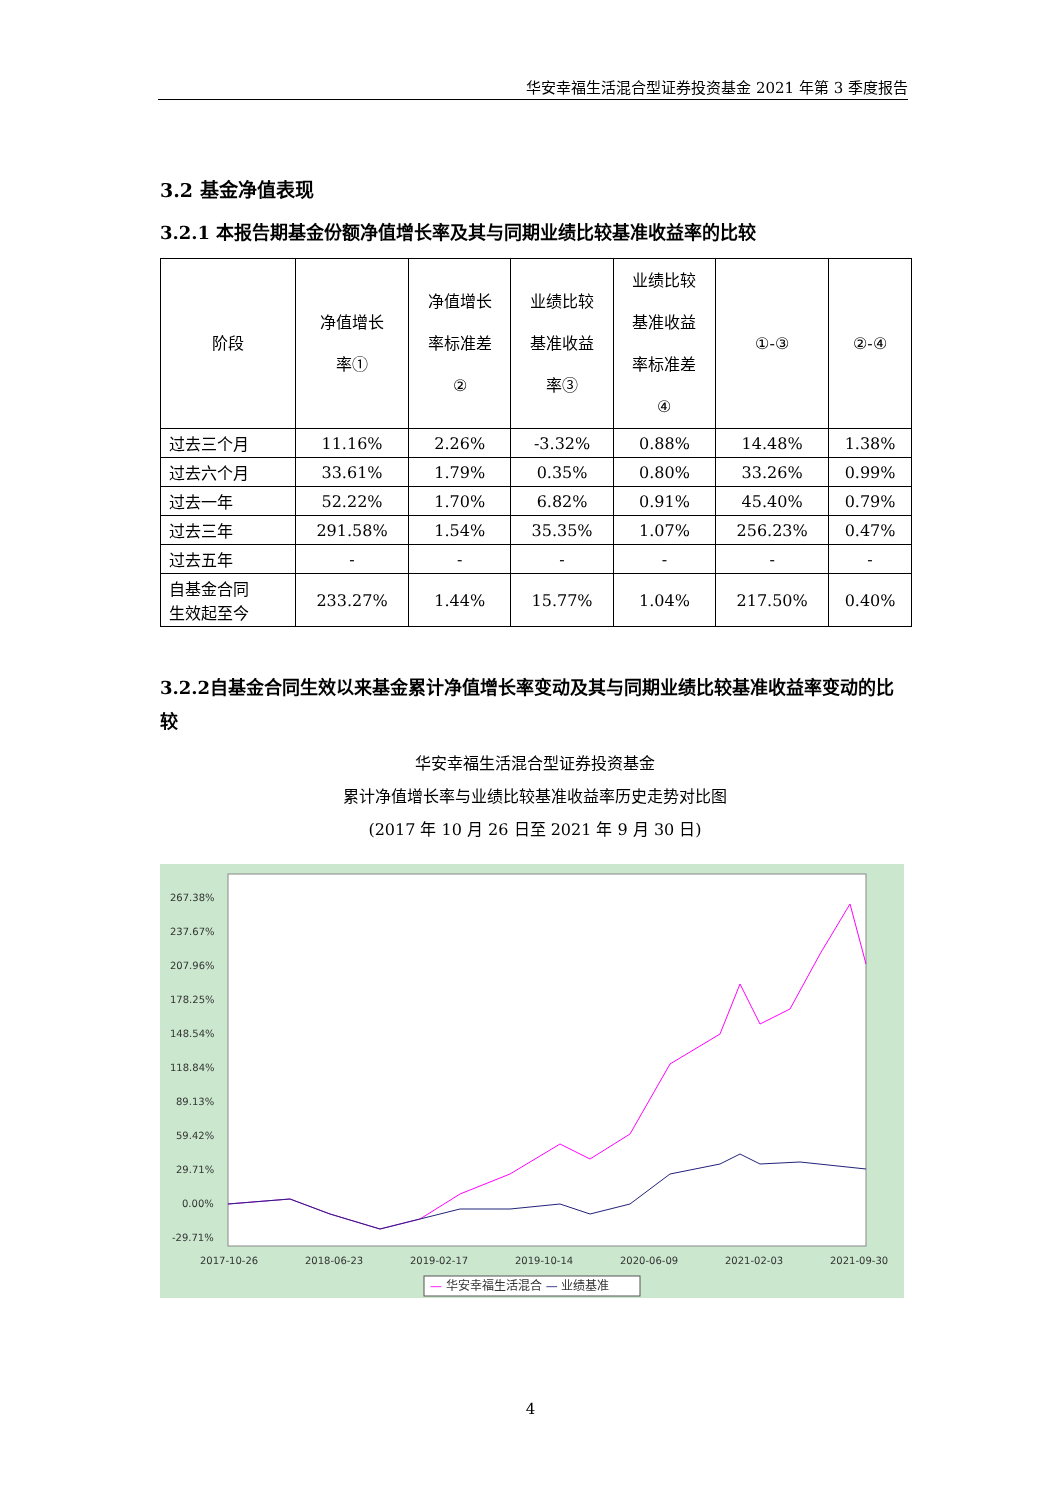华安幸福生活混合型证券投资基金 2021 年第 3 季度报告
3.2 基金净值表现
3.2.1 本报告期基金份额净值增长率及其与同期业绩比较基准收益率的比较
| 阶段 | 净值增长 率① | 净值增长 率标准差 ② | 业绩比较 基准收益 率③ | 业绩比较 基准收益 率标准差 ④ | ①-③ | ②-④ |
| --- | --- | --- | --- | --- | --- | --- |
| 过去三个月 | 11.16% | 2.26% | -3.32% | 0.88% | 14.48% | 1.38% |
| 过去六个月 | 33.61% | 1.79% | 0.35% | 0.80% | 33.26% | 0.99% |
| 过去一年 | 52.22% | 1.70% | 6.82% | 0.91% | 45.40% | 0.79% |
| 过去三年 | 291.58% | 1.54% | 35.35% | 1.07% | 256.23% | 0.47% |
| 过去五年 | - | - | - | - | - | - |
| 自基金合同 生效起至今 | 233.27% | 1.44% | 15.77% | 1.04% | 217.50% | 0.40% |
3.2.2自基金合同生效以来基金累计净值增长率变动及其与同期业绩比较基准收益率变动的比较
华安幸福生活混合型证券投资基金
累计净值增长率与业绩比较基准收益率历史走势对比图
(2017 年 10 月 26 日至 2021 年 9 月 30 日)
267.38%
237.67%
207.96%
178.25%
148.54%
118.84%
89.13%
59.42%
29.71%
0.00%
-29.71%
2017-10-26
2018-06-23
2019-02-17
2019-10-14
2020-06-09
2021-02-03
2021-09-30
— 华安幸福生活混合 — 业绩基准
4